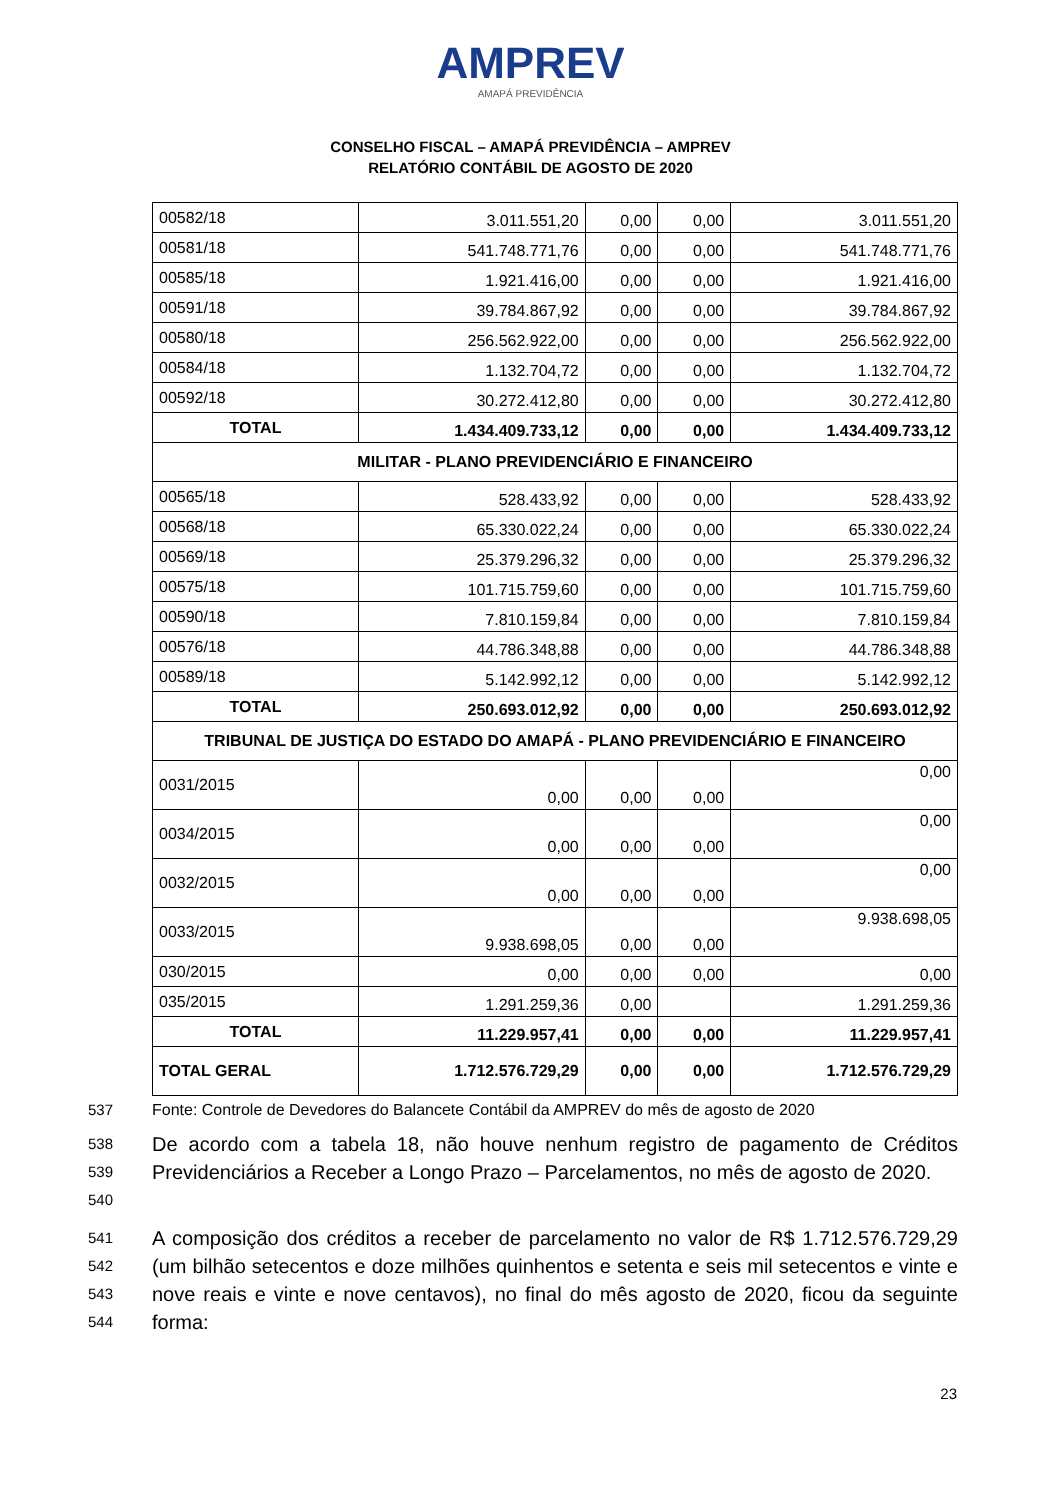AMPREV
AMAPÁ PREVIDÊNCIA
CONSELHO FISCAL – AMAPÁ PREVIDÊNCIA – AMPREV
RELATÓRIO CONTÁBIL DE AGOSTO DE 2020
| 00582/18 | 3.011.551,20 | 0,00 | 0,00 | 3.011.551,20 |
| 00581/18 | 541.748.771,76 | 0,00 | 0,00 | 541.748.771,76 |
| 00585/18 | 1.921.416,00 | 0,00 | 0,00 | 1.921.416,00 |
| 00591/18 | 39.784.867,92 | 0,00 | 0,00 | 39.784.867,92 |
| 00580/18 | 256.562.922,00 | 0,00 | 0,00 | 256.562.922,00 |
| 00584/18 | 1.132.704,72 | 0,00 | 0,00 | 1.132.704,72 |
| 00592/18 | 30.272.412,80 | 0,00 | 0,00 | 30.272.412,80 |
| TOTAL | 1.434.409.733,12 | 0,00 | 0,00 | 1.434.409.733,12 |
| MILITAR - PLANO PREVIDENCIÁRIO E FINANCEIRO | | | | |
| 00565/18 | 528.433,92 | 0,00 | 0,00 | 528.433,92 |
| 00568/18 | 65.330.022,24 | 0,00 | 0,00 | 65.330.022,24 |
| 00569/18 | 25.379.296,32 | 0,00 | 0,00 | 25.379.296,32 |
| 00575/18 | 101.715.759,60 | 0,00 | 0,00 | 101.715.759,60 |
| 00590/18 | 7.810.159,84 | 0,00 | 0,00 | 7.810.159,84 |
| 00576/18 | 44.786.348,88 | 0,00 | 0,00 | 44.786.348,88 |
| 00589/18 | 5.142.992,12 | 0,00 | 0,00 | 5.142.992,12 |
| TOTAL | 250.693.012,92 | 0,00 | 0,00 | 250.693.012,92 |
| TRIBUNAL DE JUSTIÇA DO ESTADO DO AMAPÁ - PLANO PREVIDENCIÁRIO E FINANCEIRO | | | | |
| 0031/2015 | 0,00 | 0,00 | 0,00 | 0,00 |
| 0034/2015 | 0,00 | 0,00 | 0,00 | 0,00 |
| 0032/2015 | 0,00 | 0,00 | 0,00 | 0,00 |
| 0033/2015 | 9.938.698,05 | 0,00 | 0,00 | 9.938.698,05 |
| 030/2015 | 0,00 | 0,00 | 0,00 | 0,00 |
| 035/2015 | 1.291.259,36 | 0,00 | | 1.291.259,36 |
| TOTAL | 11.229.957,41 | 0,00 | 0,00 | 11.229.957,41 |
| TOTAL GERAL | 1.712.576.729,29 | 0,00 | 0,00 | 1.712.576.729,29 |
537 Fonte: Controle de Devedores do Balancete Contábil da AMPREV do mês de agosto de 2020
538
539
540
De acordo com a tabela 18, não houve nenhum registro de pagamento de Créditos Previdenciários a Receber a Longo Prazo – Parcelamentos, no mês de agosto de 2020.
541
542
543
544
A composição dos créditos a receber de parcelamento no valor de R$ 1.712.576.729,29 (um bilhão setecentos e doze milhões quinhentos e setenta e seis mil setecentos e vinte e nove reais e vinte e nove centavos), no final do mês agosto de 2020, ficou da seguinte forma:
23